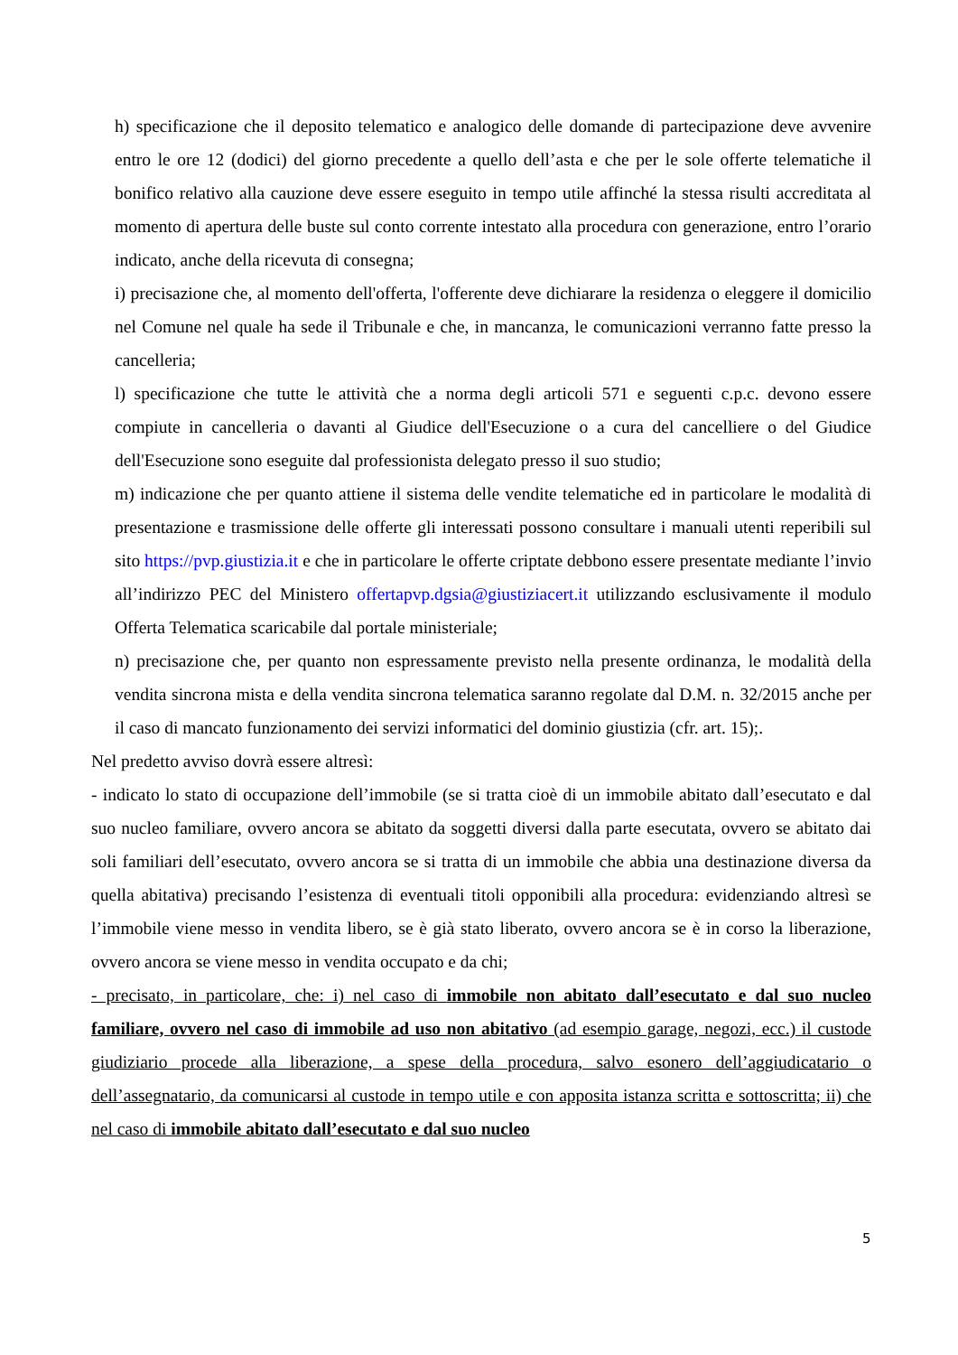h) specificazione che il deposito telematico e analogico delle domande di partecipazione deve avvenire entro le ore 12 (dodici) del giorno precedente a quello dell’asta e che per le sole offerte telematiche il bonifico relativo alla cauzione deve essere eseguito in tempo utile affinché la stessa risulti accreditata al momento di apertura delle buste sul conto corrente intestato alla procedura con generazione, entro l’orario indicato, anche della ricevuta di consegna;
i) precisazione che, al momento dell'offerta, l'offerente deve dichiarare la residenza o eleggere il domicilio nel Comune nel quale ha sede il Tribunale e che, in mancanza, le comunicazioni verranno fatte presso la cancelleria;
l) specificazione che tutte le attività che a norma degli articoli 571 e seguenti c.p.c. devono essere compiute in cancelleria o davanti al Giudice dell'Esecuzione o a cura del cancelliere o del Giudice dell'Esecuzione sono eseguite dal professionista delegato presso il suo studio;
m) indicazione che per quanto attiene il sistema delle vendite telematiche ed in particolare le modalità di presentazione e trasmissione delle offerte gli interessati possono consultare i manuali utenti reperibili sul sito https://pvp.giustizia.it e che in particolare le offerte criptate debbono essere presentate mediante l’invio all’indirizzo PEC del Ministero offertapvp.dgsia@giustiziacert.it utilizzando esclusivamente il modulo Offerta Telematica scaricabile dal portale ministeriale;
n) precisazione che, per quanto non espressamente previsto nella presente ordinanza, le modalità della vendita sincrona mista e della vendita sincrona telematica saranno regolate dal D.M. n. 32/2015 anche per il caso di mancato funzionamento dei servizi informatici del dominio giustizia (cfr. art. 15);.
Nel predetto avviso dovrà essere altresì:
- indicato lo stato di occupazione dell’immobile (se si tratta cioè di un immobile abitato dall’esecutato e dal suo nucleo familiare, ovvero ancora se abitato da soggetti diversi dalla parte esecutata, ovvero se abitato dai soli familiari dell’esecutato, ovvero ancora se si tratta di un immobile che abbia una destinazione diversa da quella abitativa) precisando l’esistenza di eventuali titoli opponibili alla procedura: evidenziando altresì se l’immobile viene messo in vendita libero, se è già stato liberato, ovvero ancora se è in corso la liberazione, ovvero ancora se viene messo in vendita occupato e da chi;
- precisato, in particolare, che: i) nel caso di immobile non abitato dall’esecutato e dal suo nucleo familiare, ovvero nel caso di immobile ad uso non abitativo (ad esempio garage, negozi, ecc.) il custode giudiziario procede alla liberazione, a spese della procedura, salvo esonero dell’aggiudicatario o dell’assegnatario, da comunicarsi al custode in tempo utile e con apposita istanza scritta e sottoscritta; ii) che nel caso di immobile abitato dall’esecutato e dal suo nucleo
5